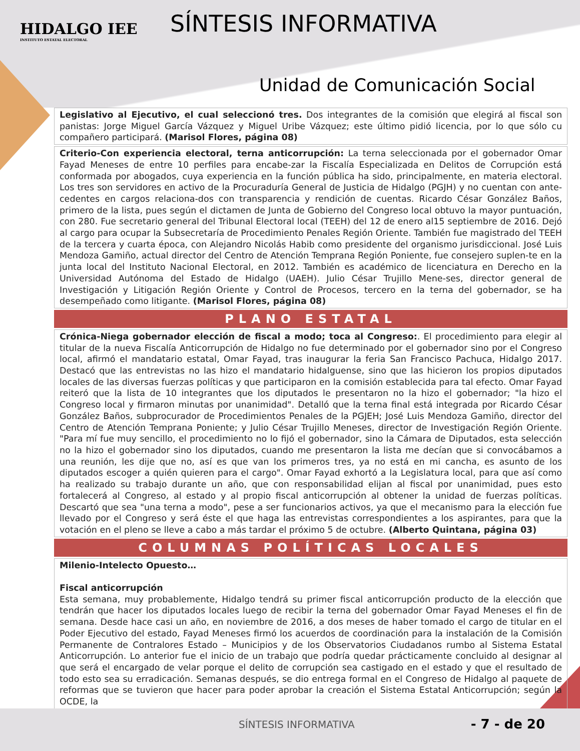HIDALGO IEE
INSTITUTO ESTATAL ELECTORAL
SÍNTESIS INFORMATIVA
Unidad de Comunicación Social
Legislativo al Ejecutivo, el cual seleccionó tres. Dos integrantes de la comisión que elegirá al fiscal son panistas: Jorge Miguel García Vázquez y Miguel Uribe Vázquez; este último pidió licencia, por lo que sólo cu compañero participará. (Marisol Flores, página 08)
Criterio-Con experiencia electoral, terna anticorrupción: La terna seleccionada por el gobernador Omar Fayad Meneses de entre 10 perfiles para encabe-zar la Fiscalía Especializada en Delitos de Corrupción está conformada por abogados, cuya experiencia en la función pública ha sido, principalmente, en materia electoral. Los tres son servidores en activo de la Procuraduría General de Justicia de Hidalgo (PGJH) y no cuentan con ante-cedentes en cargos relaciona-dos con transparencia y rendición de cuentas. Ricardo César González Baños, primero de la lista, pues según el dictamen de Junta de Gobierno del Congreso local obtuvo la mayor puntuación, con 280. Fue secretario general del Tribunal Electoral local (TEEH) del 12 de enero al15 septiembre de 2016. Dejó al cargo para ocupar la Subsecretaría de Procedimiento Penales Región Oriente. También fue magistrado del TEEH de la tercera y cuarta época, con Alejandro Nicolás Habib como presidente del organismo jurisdiccional. José Luis Mendoza Gamiño, actual director del Centro de Atención Temprana Región Poniente, fue consejero suplen-te en la junta local del Instituto Nacional Electoral, en 2012. También es académico de licenciatura en Derecho en la Universidad Autónoma del Estado de Hidalgo (UAEH). Julio César Trujillo Mene-ses, director general de Investigación y Litigación Región Oriente y Control de Procesos, tercero en la terna del gobernador, se ha desempeñado como litigante. (Marisol Flores, página 08)
PLANO ESTATAL
Crónica-Niega gobernador elección de fiscal a modo; toca al Congreso:. El procedimiento para elegir al titular de la nueva Fiscalía Anticorrupción de Hidalgo no fue determinado por el gobernador sino por el Congreso local, afirmó el mandatario estatal, Omar Fayad, tras inaugurar la feria San Francisco Pachuca, Hidalgo 2017. Destacó que las entrevistas no las hizo el mandatario hidalguense, sino que las hicieron los propios diputados locales de las diversas fuerzas políticas y que participaron en la comisión establecida para tal efecto. Omar Fayad reiteró que la lista de 10 integrantes que los diputados le presentaron no la hizo el gobernador; "la hizo el Congreso local y firmaron minutas por unanimidad". Detalló que la terna final está integrada por Ricardo César González Baños, subprocurador de Procedimientos Penales de la PGJEH; José Luis Mendoza Gamiño, director del Centro de Atención Temprana Poniente; y Julio César Trujillo Meneses, director de Investigación Región Oriente. "Para mí fue muy sencillo, el procedimiento no lo fijó el gobernador, sino la Cámara de Diputados, esta selección no la hizo el gobernador sino los diputados, cuando me presentaron la lista me decían que si convocábamos a una reunión, les dije que no, así es que van los primeros tres, ya no está en mi cancha, es asunto de los diputados escoger a quién quieren para el cargo". Omar Fayad exhortó a la Legislatura local, para que así como ha realizado su trabajo durante un año, que con responsabilidad elijan al fiscal por unanimidad, pues esto fortalecerá al Congreso, al estado y al propio fiscal anticorrupción al obtener la unidad de fuerzas políticas. Descartó que sea "una terna a modo", pese a ser funcionarios activos, ya que el mecanismo para la elección fue llevado por el Congreso y será éste el que haga las entrevistas correspondientes a los aspirantes, para que la votación en el pleno se lleve a cabo a más tardar el próximo 5 de octubre. (Alberto Quintana, página 03)
COLUMNAS POLÍTICAS LOCALES
Milenio-Intelecto Opuesto…
Fiscal anticorrupción
Esta semana, muy probablemente, Hidalgo tendrá su primer fiscal anticorrupción producto de la elección que tendrán que hacer los diputados locales luego de recibir la terna del gobernador Omar Fayad Meneses el fin de semana. Desde hace casi un año, en noviembre de 2016, a dos meses de haber tomado el cargo de titular en el Poder Ejecutivo del estado, Fayad Meneses firmó los acuerdos de coordinación para la instalación de la Comisión Permanente de Contralores Estado – Municipios y de los Observatorios Ciudadanos rumbo al Sistema Estatal Anticorrupción. Lo anterior fue el inicio de un trabajo que podría quedar prácticamente concluido al designar al que será el encargado de velar porque el delito de corrupción sea castigado en el estado y que el resultado de todo esto sea su erradicación. Semanas después, se dio entrega formal en el Congreso de Hidalgo al paquete de reformas que se tuvieron que hacer para poder aprobar la creación el Sistema Estatal Anticorrupción; según la OCDE, la
SÍNTESIS INFORMATIVA - 7 - de 20